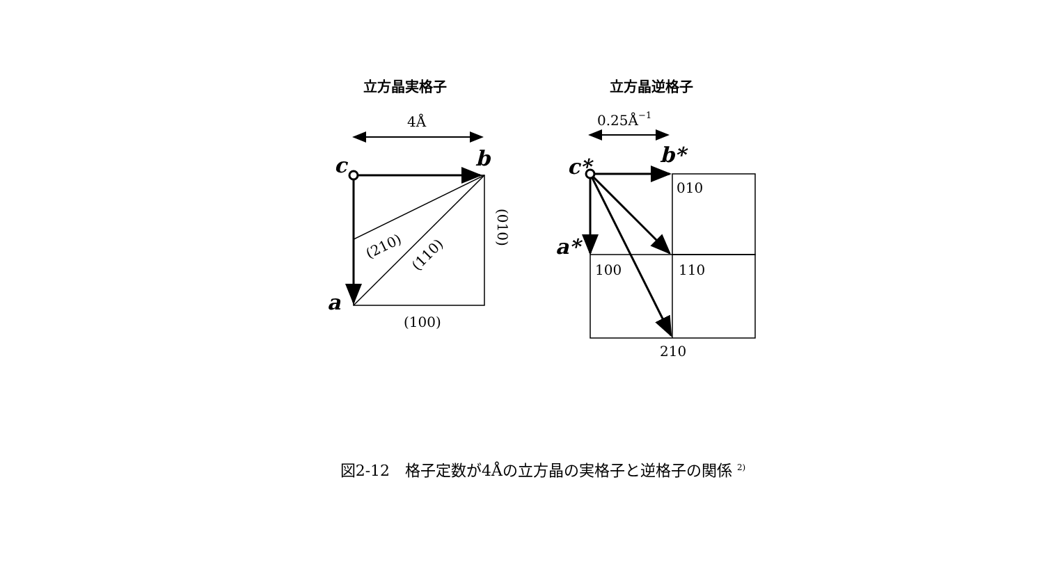立方晶実格子
立方晶逆格子
4Å
0.25Å−1
c
b
a
(100)
(010)
(210)
(110)
c*
b*
a*
010
100
110
210
図2-12　格子定数が4Åの立方晶の実格子と逆格子の関係 <sup>2)</sup>